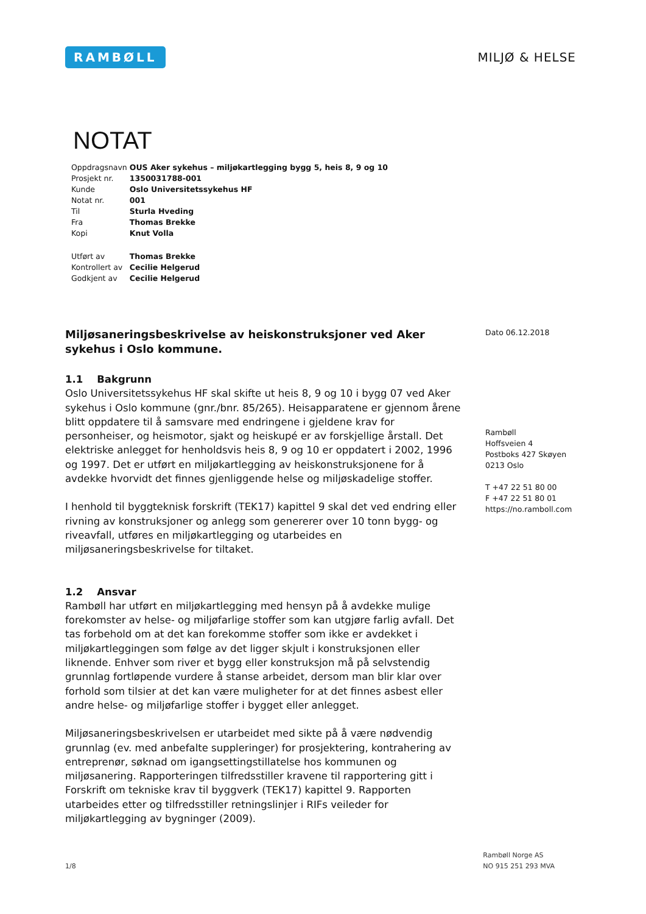RAMBØLL
MILJØ & HELSE
NOTAT
| Oppdragsnavn | OUS Aker sykehus – miljøkartlegging bygg 5, heis 8, 9 og 10 |
| Prosjekt nr. | 1350031788-001 |
| Kunde | Oslo Universitetssykehus HF |
| Notat nr. | 001 |
| Til | Sturla Hveding |
| Fra | Thomas Brekke |
| Kopi | Knut Volla |
| Utført av | Thomas Brekke |
| Kontrollert av | Cecilie Helgerud |
| Godkjent av | Cecilie Helgerud |
Miljøsaneringsbeskrivelse av heiskonstruksjoner ved Aker sykehus i Oslo kommune.
1.1 Bakgrunn
Oslo Universitetssykehus HF skal skifte ut heis 8, 9 og 10 i bygg 07 ved Aker sykehus i Oslo kommune (gnr./bnr. 85/265). Heisapparatene er gjennom årene blitt oppdatere til å samsvare med endringene i gjeldene krav for personheiser, og heismotor, sjakt og heiskupé er av forskjellige årstall. Det elektriske anlegget for henholdsvis heis 8, 9 og 10 er oppdatert i 2002, 1996 og 1997. Det er utført en miljøkartlegging av heiskonstruksjonene for å avdekke hvorvidt det finnes gjenliggende helse og miljøskadelige stoffer.
I henhold til byggteknisk forskrift (TEK17) kapittel 9 skal det ved endring eller rivning av konstruksjoner og anlegg som genererer over 10 tonn bygg- og riveavfall, utføres en miljøkartlegging og utarbeides en miljøsaneringsbeskrivelse for tiltaket.
1.2 Ansvar
Rambøll har utført en miljøkartlegging med hensyn på å avdekke mulige forekomster av helse- og miljøfarlige stoffer som kan utgjøre farlig avfall. Det tas forbehold om at det kan forekomme stoffer som ikke er avdekket i miljøkartleggingen som følge av det ligger skjult i konstruksjonen eller liknende. Enhver som river et bygg eller konstruksjon må på selvstendig grunnlag fortløpende vurdere å stanse arbeidet, dersom man blir klar over forhold som tilsier at det kan være muligheter for at det finnes asbest eller andre helse- og miljøfarlige stoffer i bygget eller anlegget.
Miljøsaneringsbeskrivelsen er utarbeidet med sikte på å være nødvendig grunnlag (ev. med anbefalte suppleringer) for prosjektering, kontrahering av entreprenør, søknad om igangsettingstillatelse hos kommunen og miljøsanering. Rapporteringen tilfredsstiller kravene til rapportering gitt i Forskrift om tekniske krav til byggverk (TEK17) kapittel 9. Rapporten utarbeides etter og tilfredsstiller retningslinjer i RIFs veileder for miljøkartlegging av bygninger (2009).
Dato 06.12.2018
Rambøll
Hoffsveien 4
Postboks 427 Skøyen
0213 Oslo
T +47 22 51 80 00
F +47 22 51 80 01
https://no.ramboll.com
1/8
Rambøll Norge AS
NO 915 251 293 MVA